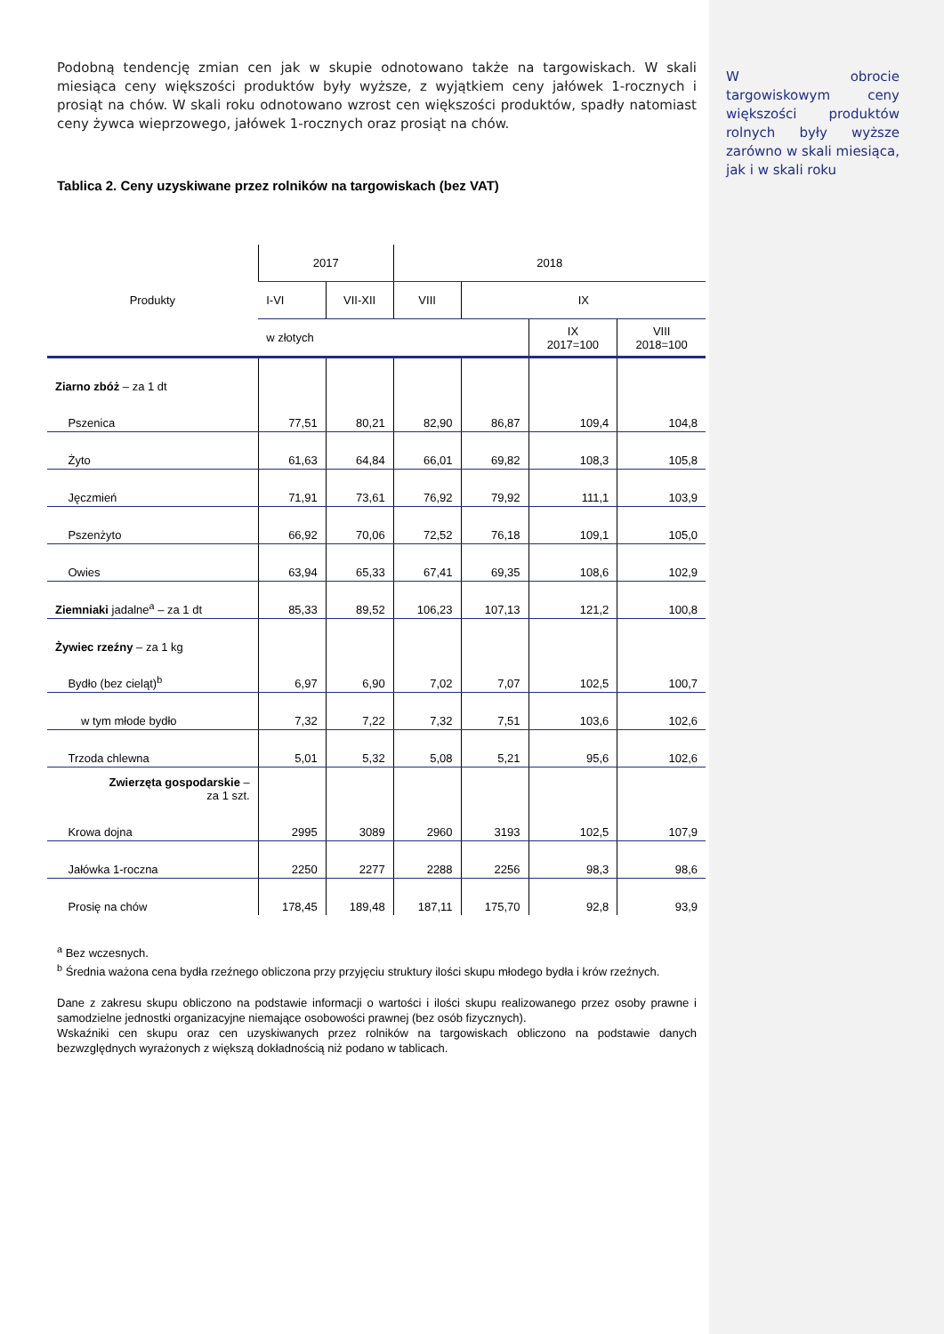W obrocie targowiskowym ceny większości produktów rolnych były wyższe zarówno w skali miesiąca, jak i w skali roku
Podobną tendencję zmian cen jak w skupie odnotowano także na targowiskach. W skali miesiąca ceny większości produktów były wyższe, z wyjątkiem ceny jałówek 1-rocznych i prosiąt na chów. W skali roku odnotowano wzrost cen większości produktów, spadły natomiast ceny żywca wieprzowego, jałówek 1-rocznych oraz prosiąt na chów.
Tablica 2. Ceny uzyskiwane przez rolników na targowiskach (bez VAT)
| Produkty | 2017 | | 2018 | | | |
| --- | --- | --- | --- | --- | --- | --- |
| | I-VI | VII-XII | VIII | IX | | |
| | w złotych | | | | IX 2017=100 | VIII 2018=100 |
| Ziarno zbóż – za 1 dt | | | | | | |
| Pszenica | 77,51 | 80,21 | 82,90 | 86,87 | 109,4 | 104,8 |
| Żyto | 61,63 | 64,84 | 66,01 | 69,82 | 108,3 | 105,8 |
| Jęczmień | 71,91 | 73,61 | 76,92 | 79,92 | 111,1 | 103,9 |
| Pszenżyto | 66,92 | 70,06 | 72,52 | 76,18 | 109,1 | 105,0 |
| Owies | 63,94 | 65,33 | 67,41 | 69,35 | 108,6 | 102,9 |
| Ziemniaki jadalne<sup>a</sup> – za 1 dt | 85,33 | 89,52 | 106,23 | 107,13 | 121,2 | 100,8 |
| Żywiec rzeźny – za 1 kg | | | | | | |
| Bydło (bez cieląt)<sup>b</sup> | 6,97 | 6,90 | 7,02 | 7,07 | 102,5 | 100,7 |
| w tym młode bydło | 7,32 | 7,22 | 7,32 | 7,51 | 103,6 | 102,6 |
| Trzoda chlewna | 5,01 | 5,32 | 5,08 | 5,21 | 95,6 | 102,6 |
| Zwierzęta gospodarskie – za 1 szt. | | | | | | |
| Krowa dojna | 2995 | 3089 | 2960 | 3193 | 102,5 | 107,9 |
| Jałówka 1-roczna | 2250 | 2277 | 2288 | 2256 | 98,3 | 98,6 |
| Prosię na chów | 178,45 | 189,48 | 187,11 | 175,70 | 92,8 | 93,9 |
<sup>a</sup> Bez wczesnych.
<sup>b</sup> Średnia ważona cena bydła rzeźnego obliczona przy przyjęciu struktury ilości skupu młodego bydła i krów rzeźnych.
Dane z zakresu skupu obliczono na podstawie informacji o wartości i ilości skupu realizowanego przez osoby prawne i samodzielne jednostki organizacyjne niemające osobowości prawnej (bez osób fizycznych).
Wskaźniki cen skupu oraz cen uzyskiwanych przez rolników na targowiskach obliczono na podstawie danych bezwzględnych wyrażonych z większą dokładnością niż podano w tablicach.